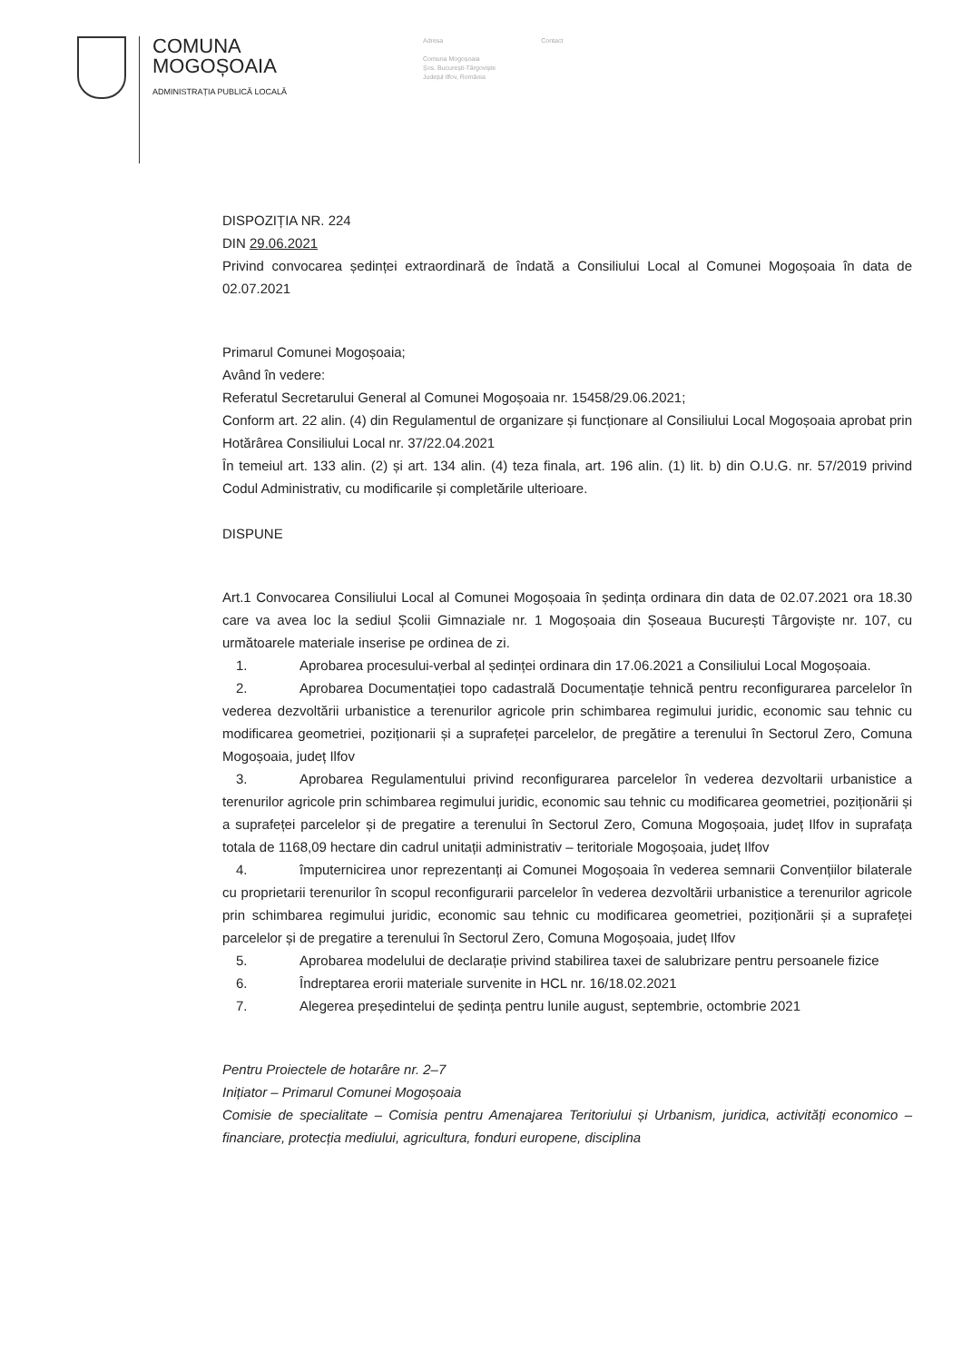COMUNA
MOGOȘOAIA
ADMINISTRAȚIA PUBLICĂ LOCALĂ
Adresa
Comuna Mogoșoaia
Șos. București-Târgoviște
Județul Ilfov, România
Contact
DISPOZIȚIA NR. 224
DIN 29.06.2021
Privind convocarea ședinței extraordinară de îndată a Consiliului Local al Comunei Mogoșoaia în data de 02.07.2021
Primarul Comunei Mogoșoaia;
Având în vedere:
Referatul Secretarului General al Comunei Mogoșoaia nr. 15458/29.06.2021;
Conform art. 22 alin. (4) din Regulamentul de organizare și funcționare al Consiliului Local Mogoșoaia aprobat prin Hotărârea Consiliului Local nr. 37/22.04.2021
În temeiul art. 133 alin. (2) și art. 134 alin. (4) teza finala, art. 196 alin. (1) lit. b) din O.U.G. nr. 57/2019 privind Codul Administrativ, cu modificarile și completările ulterioare.
DISPUNE
Art.1 Convocarea Consiliului Local al Comunei Mogoșoaia în ședința ordinara din data de 02.07.2021 ora 18.30 care va avea loc la sediul Școlii Gimnaziale nr. 1 Mogoșoaia din Șoseaua București Târgoviște nr. 107, cu următoarele materiale inserise pe ordinea de zi.
1. Aprobarea procesului-verbal al ședinței ordinara din 17.06.2021 a Consiliului Local Mogoșoaia.
2. Aprobarea Documentației topo cadastrală Documentație tehnică pentru reconfigurarea parcelelor în vederea dezvoltării urbanistice a terenurilor agricole prin schimbarea regimului juridic, economic sau tehnic cu modificarea geometriei, poziționarii și a suprafeței parcelelor, de pregătire a terenului în Sectorul Zero, Comuna Mogoșoaia, județ Ilfov
3. Aprobarea Regulamentului privind reconfigurarea parcelelor în vederea dezvoltarii urbanistice a terenurilor agricole prin schimbarea regimului juridic, economic sau tehnic cu modificarea geometriei, poziționării și a suprafeței parcelelor și de pregatire a terenului în Sectorul Zero, Comuna Mogoșoaia, județ Ilfov in suprafața totala de 1168,09 hectare din cadrul unitații administrativ – teritoriale Mogoșoaia, județ Ilfov
4. împuternicirea unor reprezentanți ai Comunei Mogoșoaia în vederea semnarii Convențiilor bilaterale cu proprietarii terenurilor în scopul reconfigurarii parcelelor în vederea dezvoltării urbanistice a terenurilor agricole prin schimbarea regimului juridic, economic sau tehnic cu modificarea geometriei, poziționării și a suprafeței parcelelor și de pregatire a terenului în Sectorul Zero, Comuna Mogoșoaia, județ Ilfov
5. Aprobarea modelului de declarație privind stabilirea taxei de salubrizare pentru persoanele fizice
6. Îndreptarea erorii materiale survenite in HCL nr. 16/18.02.2021
7. Alegerea președintelui de ședința pentru lunile august, septembrie, octombrie 2021
Pentru Proiectele de hotarâre nr. 2–7
Inițiator – Primarul Comunei Mogoșoaia
Comisie de specialitate – Comisia pentru Amenajarea Teritoriului și Urbanism, juridica, activități economico – financiare, protecția mediului, agricultura, fonduri europene, disciplina